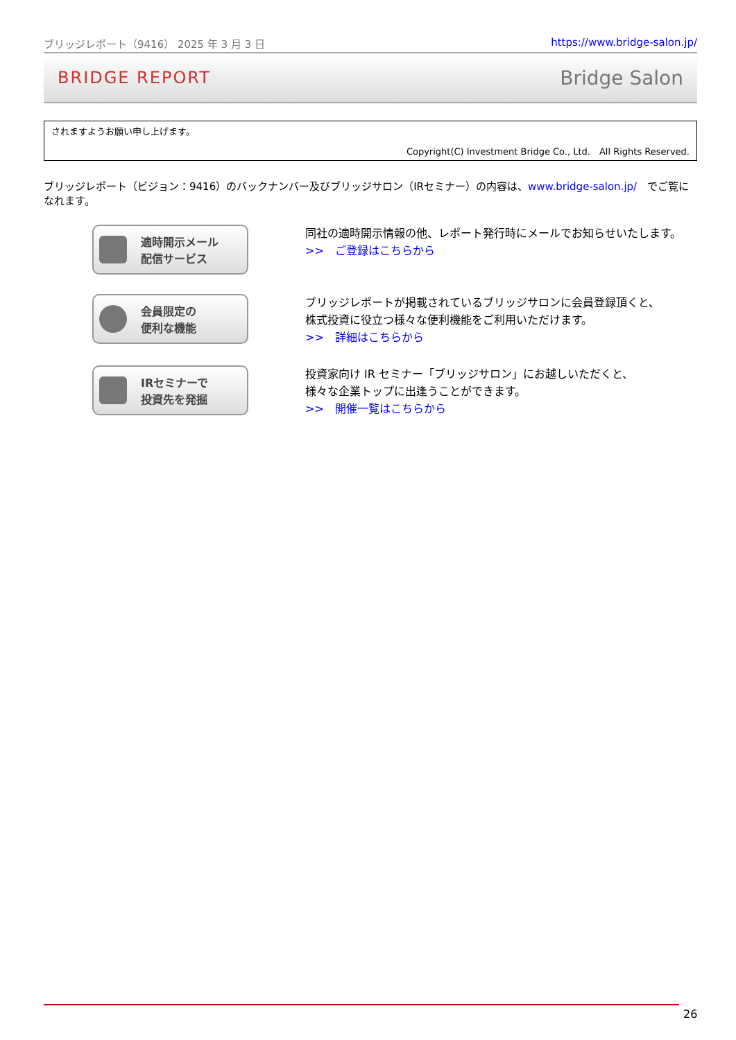ブリッジレポート（9416） 2025 年 3 月 3 日 https://www.bridge-salon.jp/
BRIDGE REPORT Bridge Salon
されますようお願い申し上げます。
Copyright(C) Investment Bridge Co., Ltd.　All Rights Reserved.
ブリッジレポート（ビジョン：9416）のバックナンバー及びブリッジサロン（IRセミナー）の内容は、www.bridge-salon.jp/　でご覧になれます。
適時開示メール
配信サービス
同社の適時開示情報の他、レポート発行時にメールでお知らせいたします。
>>　ご登録はこちらから
会員限定の
便利な機能
ブリッジレポートが掲載されているブリッジサロンに会員登録頂くと、
株式投資に役立つ様々な便利機能をご利用いただけます。
>>　詳細はこちらから
IRセミナーで
投資先を発掘
投資家向け IR セミナー「ブリッジサロン」にお越しいただくと、
様々な企業トップに出逢うことができます。
>>　開催一覧はこちらから
26